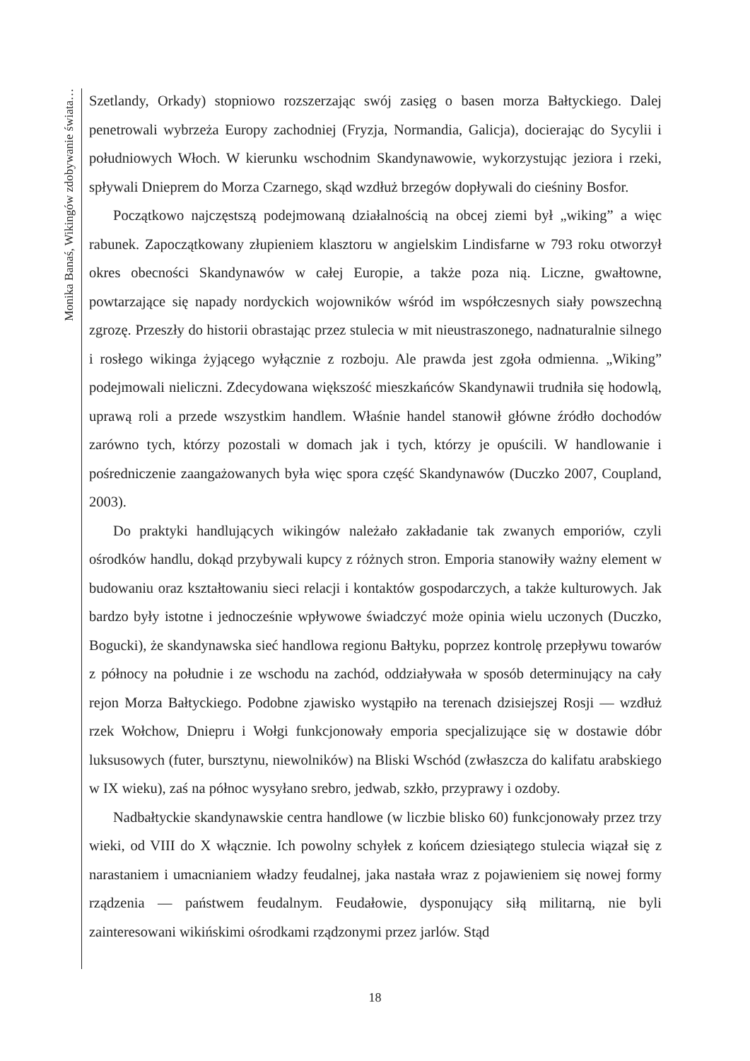Monika Banaś, Wikingów zdobywanie świata…
Szetlandy, Orkady) stopniowo rozszerzając swój zasięg o basen morza Bałtyckiego. Dalej penetrowali wybrzeża Europy zachodniej (Fryzja, Normandia, Galicja), docierając do Sycylii i południowych Włoch. W kierunku wschodnim Skandynawowie, wykorzystując jeziora i rzeki, spływali Dnieprem do Morza Czarnego, skąd wzdłuż brzegów dopływali do cieśniny Bosfor.
Początkowo najczęstszą podejmowaną działalnością na obcej ziemi był „wiking” a więc rabunek. Zapoczątkowany złupieniem klasztoru w angielskim Lindisfarne w 793 roku otworzył okres obecności Skandynawów w całej Europie, a także poza nią. Liczne, gwałtowne, powtarzające się napady nordyckich wojowników wśród im współczesnych siały powszechną zgrozę. Przeszły do historii obrastając przez stulecia w mit nieustraszonego, nadnaturalnie silnego i rosłego wikinga żyjącego wyłącznie z rozboju. Ale prawda jest zgoła odmienna. „Wiking” podejmowali nieliczni. Zdecydowana większość mieszkańców Skandynawii trudniła się hodowlą, uprawą roli a przede wszystkim handlem. Właśnie handel stanowił główne źródło dochodów zarówno tych, którzy pozostali w domach jak i tych, którzy je opuścili. W handlowanie i pośredniczenie zaangażowanych była więc spora część Skandynawów (Duczko 2007, Coupland, 2003).
Do praktyki handlujących wikingów należało zakładanie tak zwanych emporiów, czyli ośrodków handlu, dokąd przybywali kupcy z różnych stron. Emporia stanowiły ważny element w budowaniu oraz kształtowaniu sieci relacji i kontaktów gospodarczych, a także kulturowych. Jak bardzo były istotne i jednocześnie wpływowe świadczyć może opinia wielu uczonych (Duczko, Bogucki), że skandynawska sieć handlowa regionu Bałtyku, poprzez kontrolę przepływu towarów z północy na południe i ze wschodu na zachód, oddziaływała w sposób determinujący na cały rejon Morza Bałtyckiego. Podobne zjawisko wystąpiło na terenach dzisiejszej Rosji — wzdłuż rzek Wołchow, Dniepru i Wołgi funkcjonowały emporia specjalizujące się w dostawie dóbr luksusowych (futer, bursztynu, niewolników) na Bliski Wschód (zwłaszcza do kalifatu arabskiego w IX wieku), zaś na północ wysyłano srebro, jedwab, szkło, przyprawy i ozdoby.
Nadbałtyckie skandynawskie centra handlowe (w liczbie blisko 60) funkcjonowały przez trzy wieki, od VIII do X włącznie. Ich powolny schyłek z końcem dziesiątego stulecia wiązał się z narastaniem i umacnianiem władzy feudalnej, jaka nastała wraz z pojawieniem się nowej formy rządzenia — państwem feudalnym. Feudałowie, dysponujący siłą militarną, nie byli zainteresowani wikińskimi ośrodkami rządzonymi przez jarlów. Stąd
18